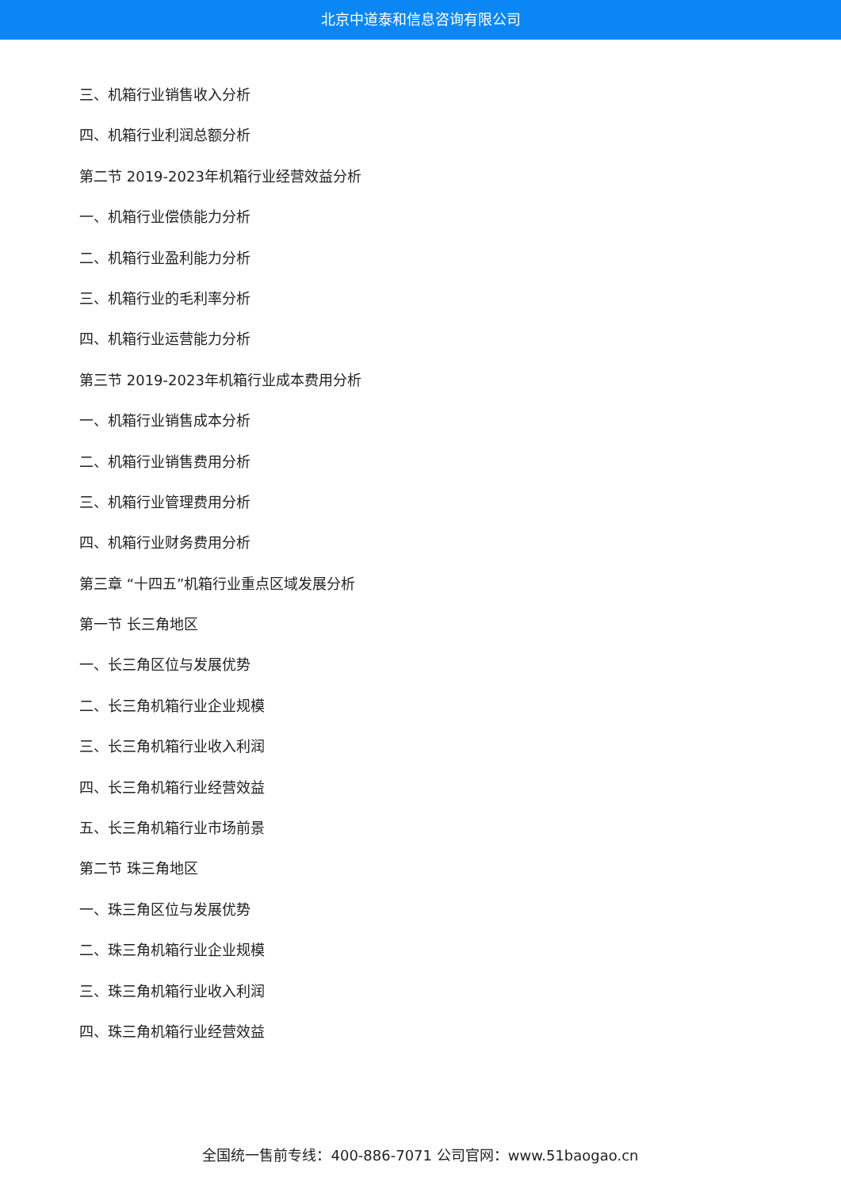北京中道泰和信息咨询有限公司
三、机箱行业销售收入分析
四、机箱行业利润总额分析
第二节 2019-2023年机箱行业经营效益分析
一、机箱行业偿债能力分析
二、机箱行业盈利能力分析
三、机箱行业的毛利率分析
四、机箱行业运营能力分析
第三节 2019-2023年机箱行业成本费用分析
一、机箱行业销售成本分析
二、机箱行业销售费用分析
三、机箱行业管理费用分析
四、机箱行业财务费用分析
第三章 “十四五”机箱行业重点区域发展分析
第一节 长三角地区
一、长三角区位与发展优势
二、长三角机箱行业企业规模
三、长三角机箱行业收入利润
四、长三角机箱行业经营效益
五、长三角机箱行业市场前景
第二节 珠三角地区
一、珠三角区位与发展优势
二、珠三角机箱行业企业规模
三、珠三角机箱行业收入利润
四、珠三角机箱行业经营效益
全国统一售前专线：400-886-7071 公司官网：www.51baogao.cn